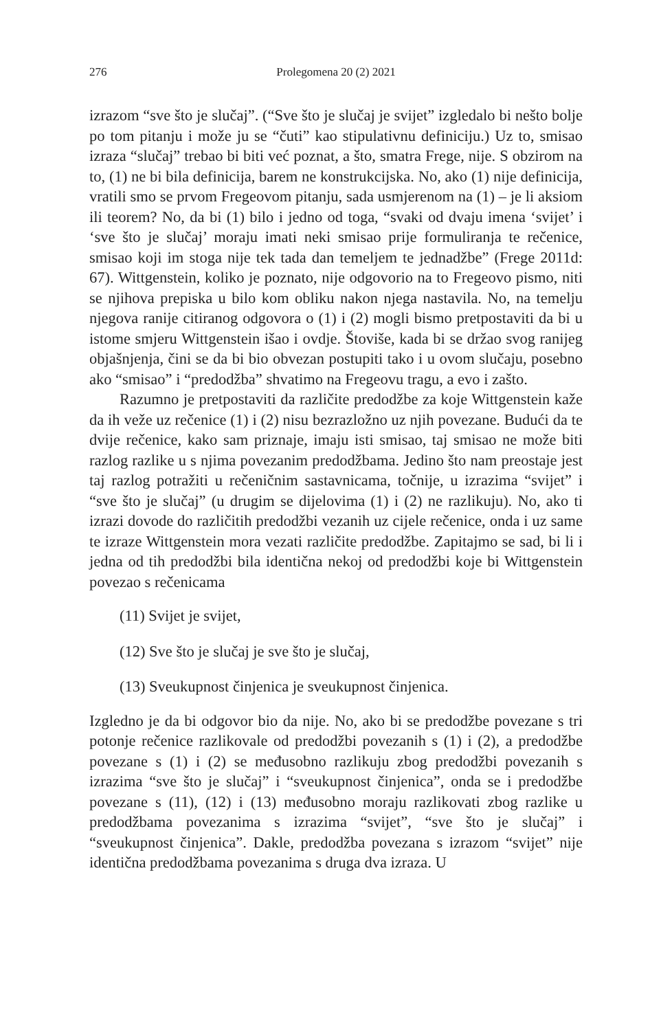276 Prolegomena 20 (2) 2021
izrazom “sve što je slučaj”. (“Sve što je slučaj je svijet” izgledalo bi nešto bolje po tom pitanju i može ju se “čuti” kao stipulativnu definiciju.) Uz to, smisao izraza “slučaj” trebao bi biti već poznat, a što, smatra Frege, nije. S obzirom na to, (1) ne bi bila definicija, barem ne konstrukcijska. No, ako (1) nije definicija, vratili smo se prvom Fregeovom pitanju, sada usmjerenom na (1) – je li aksiom ili teorem? No, da bi (1) bilo i jedno od toga, “svaki od dvaju imena ‘svijet’ i ‘sve što je slučaj’ moraju imati neki smisao prije formuliranja te rečenice, smisao koji im stoga nije tek tada dan temeljem te jednadžbe” (Frege 2011d: 67). Wittgenstein, koliko je poznato, nije odgovorio na to Fregeovo pismo, niti se njihova prepiska u bilo kom obliku nakon njega nastavila. No, na temelju njegova ranije citiranog odgovora o (1) i (2) mogli bismo pretpostaviti da bi u istome smjeru Wittgenstein išao i ovdje. Štoviše, kada bi se držao svog ranijeg objašnjenja, čini se da bi bio obvezan postupiti tako i u ovom slučaju, posebno ako “smisao” i “predodžba” shvatimo na Fregeovu tragu, a evo i zašto.
Razumno je pretpostaviti da različite predodžbe za koje Wittgenstein kaže da ih veže uz rečenice (1) i (2) nisu bezrazložno uz njih povezane. Budući da te dvije rečenice, kako sam priznaje, imaju isti smisao, taj smisao ne može biti razlog razlike u s njima povezanim predodžbama. Jedino što nam preostaje jest taj razlog potražiti u rečeničnim sastavnicama, točnije, u izrazima “svijet” i “sve što je slučaj” (u drugim se dijelovima (1) i (2) ne razlikuju). No, ako ti izrazi dovode do različitih predodžbi vezanih uz cijele rečenice, onda i uz same te izraze Wittgenstein mora vezati različite predodžbe. Zapitajmo se sad, bi li i jedna od tih predodžbi bila identična nekoj od predodžbi koje bi Wittgenstein povezao s rečenicama
(11) Svijet je svijet,
(12) Sve što je slučaj je sve što je slučaj,
(13) Sveukupnost činjenica je sveukupnost činjenica.
Izgledno je da bi odgovor bio da nije. No, ako bi se predodžbe povezane s tri potonje rečenice razlikovale od predodžbi povezanih s (1) i (2), a predodžbe povezane s (1) i (2) se međusobno razlikuju zbog predodžbi povezanih s izrazima “sve što je slučaj” i “sveukupnost činjenica”, onda se i predodžbe povezane s (11), (12) i (13) međusobno moraju razlikovati zbog razlike u predodžbama povezanima s izrazima “svijet”, “sve što je slučaj” i “sveukupnost činjenica”. Dakle, predodžba povezana s izrazom “svijet” nije identična predodžbama povezanima s druga dva izraza. U